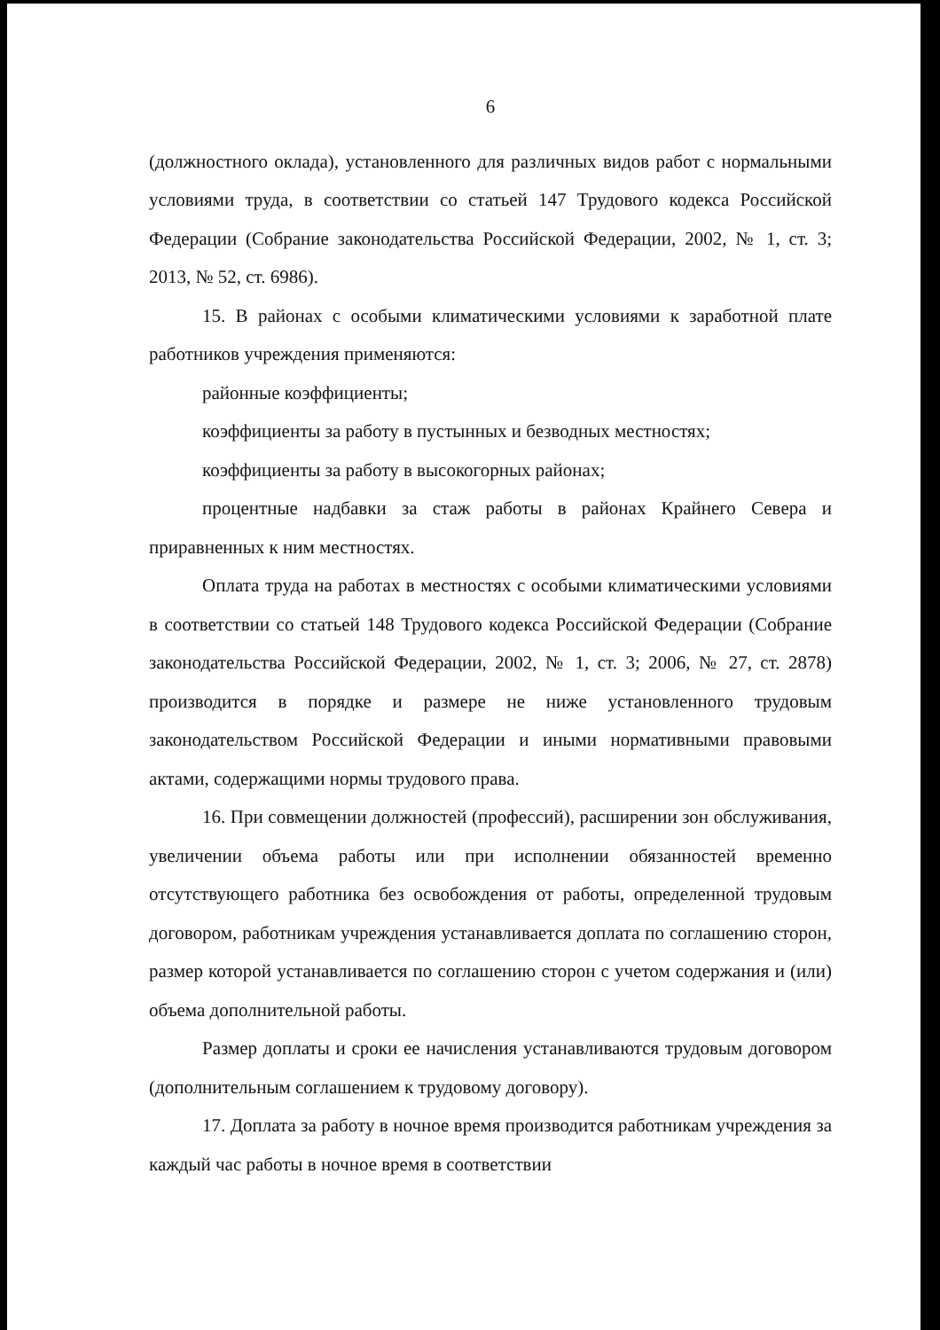6
(должностного оклада), установленного для различных видов работ с нормальными условиями труда, в соответствии со статьей 147 Трудового кодекса Российской Федерации (Собрание законодательства Российской Федерации, 2002, № 1, ст. 3; 2013, № 52, ст. 6986).
15. В районах с особыми климатическими условиями к заработной плате работников учреждения применяются:
районные коэффициенты;
коэффициенты за работу в пустынных и безводных местностях;
коэффициенты за работу в высокогорных районах;
процентные надбавки за стаж работы в районах Крайнего Севера и приравненных к ним местностях.
Оплата труда на работах в местностях с особыми климатическими условиями в соответствии со статьей 148 Трудового кодекса Российской Федерации (Собрание законодательства Российской Федерации, 2002, № 1, ст. 3; 2006, № 27, ст. 2878) производится в порядке и размере не ниже установленного трудовым законодательством Российской Федерации и иными нормативными правовыми актами, содержащими нормы трудового права.
16. При совмещении должностей (профессий), расширении зон обслуживания, увеличении объема работы или при исполнении обязанностей временно отсутствующего работника без освобождения от работы, определенной трудовым договором, работникам учреждения устанавливается доплата по соглашению сторон, размер которой устанавливается по соглашению сторон с учетом содержания и (или) объема дополнительной работы.
Размер доплаты и сроки ее начисления устанавливаются трудовым договором (дополнительным соглашением к трудовому договору).
17. Доплата за работу в ночное время производится работникам учреждения за каждый час работы в ночное время в соответствии